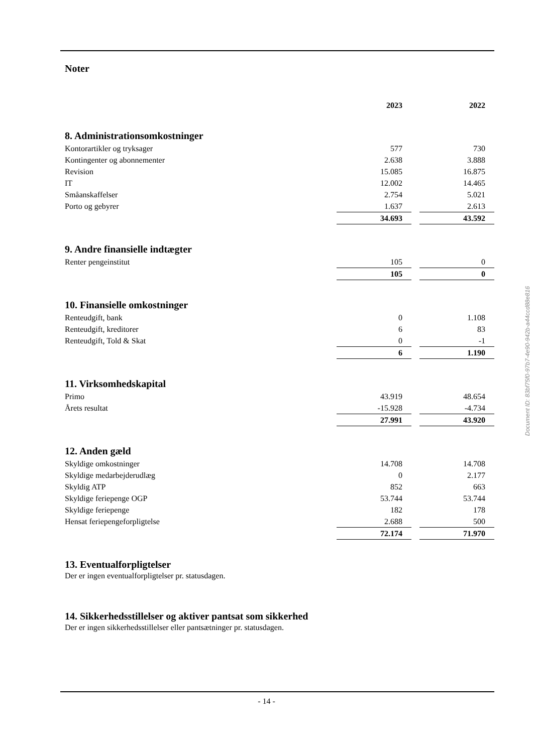Noter
| | 2023 | | 2022 |
| 8. Administrationsomkostninger | | | |
| Kontorartikler og tryksager | 577 | | 730 |
| Kontingenter og abonnementer | 2.638 | | 3.888 |
| Revision | 15.085 | | 16.875 |
| IT | 12.002 | | 14.465 |
| Småanskaffelser | 2.754 | | 5.021 |
| Porto og gebyrer | 1.637 | | 2.613 |
| | 34.693 | | 43.592 |
| 9. Andre finansielle indtægter | | | |
| Renter pengeinstitut | 105 | | 0 |
| | 105 | | 0 |
| 10. Finansielle omkostninger | | | |
| Renteudgift, bank | 0 | | 1.108 |
| Renteudgift, kreditorer | 6 | | 83 |
| Renteudgift, Told & Skat | 0 | | -1 |
| | 6 | | 1.190 |
| 11. Virksomhedskapital | | | |
| Primo | 43.919 | | 48.654 |
| Årets resultat | -15.928 | | -4.734 |
| | 27.991 | | 43.920 |
| 12. Anden gæld | | | |
| Skyldige omkostninger | 14.708 | | 14.708 |
| Skyldige medarbejderudlæg | 0 | | 2.177 |
| Skyldig ATP | 852 | | 663 |
| Skyldige feriepenge OGP | 53.744 | | 53.744 |
| Skyldige feriepenge | 182 | | 178 |
| Hensat feriepengeforpligtelse | 2.688 | | 500 |
| | 72.174 | | 71.970 |
13. Eventualforpligtelser
Der er ingen eventualforpligtelser pr. statusdagen.
14. Sikkerhedsstillelser og aktiver pantsat som sikkerhed
Der er ingen sikkerhedsstillelser eller pantsætninger pr. statusdagen.
Document ID: 83bf75f0-97b7-4e90-942b-a44ccd88e816
- 14 -